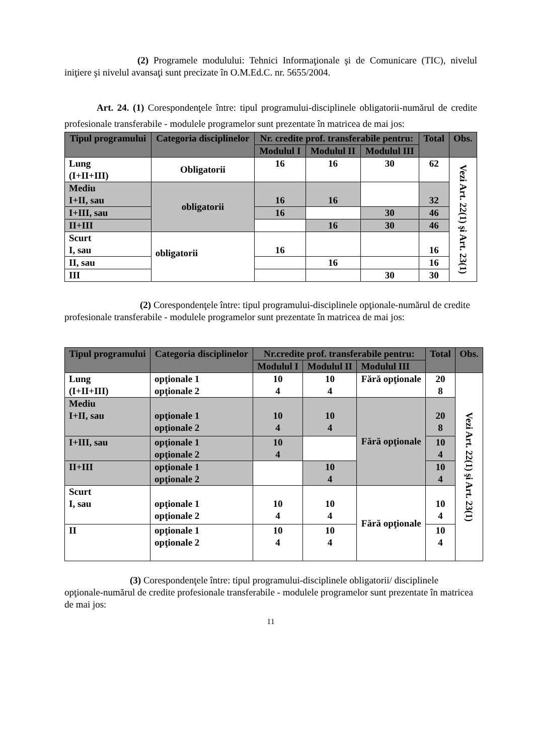(2) Programele modulului: Tehnici Informaţionale şi de Comunicare (TIC), nivelul iniţiere şi nivelul avansaţi sunt precizate în O.M.Ed.C. nr. 5655/2004.
Art. 24. (1) Corespondenţele între: tipul programului-disciplinele obligatorii-numărul de credite profesionale transferabile - modulele programelor sunt prezentate în matricea de mai jos:
| Tipul programului | Categoria disciplinelor | Nr. credite prof. transferabile pentru: | | | Total | Obs. |
| --- | --- | --- | --- | --- | --- | --- |
| | | Modulul I | Modulul II | Modulul III | | |
| Lung (I+II+III) | Obligatorii | 16 | 16 | 30 | 62 | Vezi Art. 22(1) şi Art. 23(1) |
| Mediu I+II, sau | obligatorii | 16 | 16 | | 32 | |
| I+III, sau | | 16 | | 30 | 46 | |
| II+III | | | 16 | 30 | 46 | |
| Scurt I, sau | obligatorii | 16 | | | 16 | |
| II, sau | | | 16 | | 16 | |
| III | | | | 30 | 30 | |
(2) Corespondenţele între: tipul programului-disciplinele opţionale-numărul de credite profesionale transferabile - modulele programelor sunt prezentate în matricea de mai jos:
| Tipul programului | Categoria disciplinelor | Nr.credite prof. transferabile pentru: | | | Total | Obs. |
| --- | --- | --- | --- | --- | --- | --- |
| | | Modulul I | Modulul II | Modulul III | | |
| Lung (I+II+III) | opţionale 1 opţionale 2 | 10 4 | 10 4 | Fără opţionale | 20 8 | Vezi Art. 22(1) şi Art. 23(1) |
| Mediu I+II, sau | opţionale 1 opţionale 2 | 10 4 | 10 4 | Fără opţionale | 20 8 | |
| I+III, sau | opţionale 1 opţionale 2 | 10 4 | | | 10 4 | |
| II+III | opţionale 1 opţionale 2 | | 10 4 | | 10 4 | |
| Scurt I, sau | opţionale 1 opţionale 2 | 10 4 | 10 4 | Fără opţionale | 10 4 | |
| II | opţionale 1 opţionale 2 | 10 4 | 10 4 | | 10 4 | |
(3) Corespondenţele între: tipul programului-disciplinele obligatorii/ disciplinele opţionale-numărul de credite profesionale transferabile - modulele programelor sunt prezentate în matricea de mai jos:
11